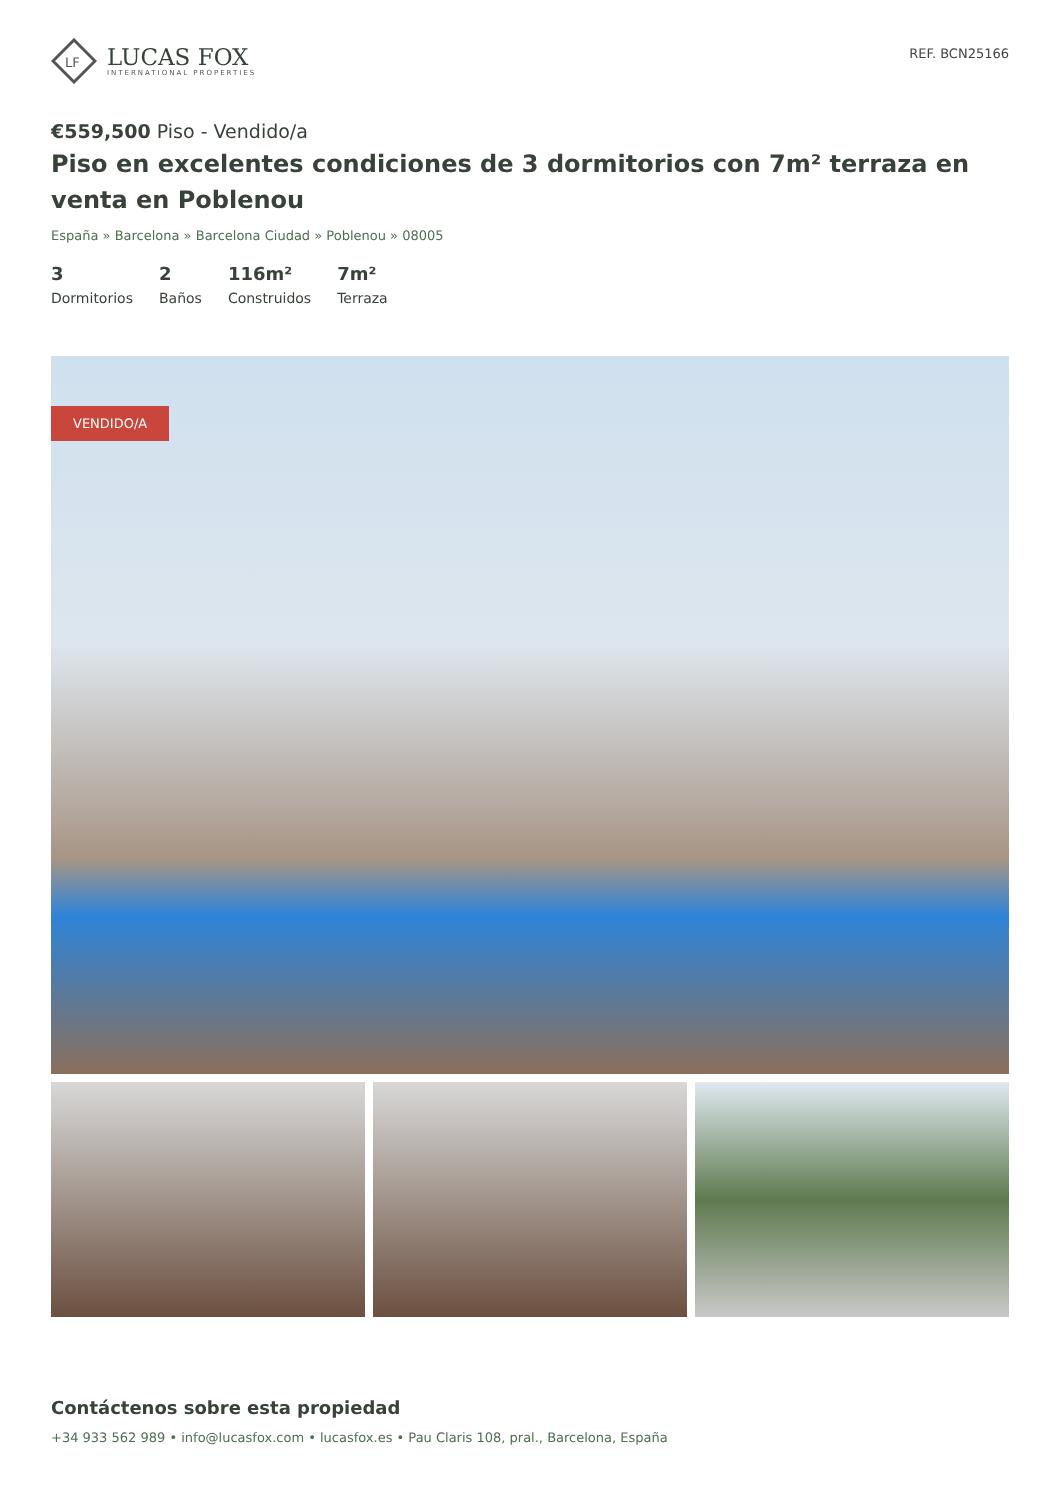LF
LUCAS FOX
INTERNATIONAL PROPERTIES
REF. BCN25166
€559,500 Piso - Vendido/a
Piso en excelentes condiciones de 3 dormitorios con 7m² terraza en venta en Poblenou
España » Barcelona » Barcelona Ciudad » Poblenou » 08005
3
Dormitorios
2
Baños
116m²
Construidos
7m²
Terraza
VENDIDO/A
Contáctenos sobre esta propiedad
+34 933 562 989 • info@lucasfox.com • lucasfox.es • Pau Claris 108, pral., Barcelona, España